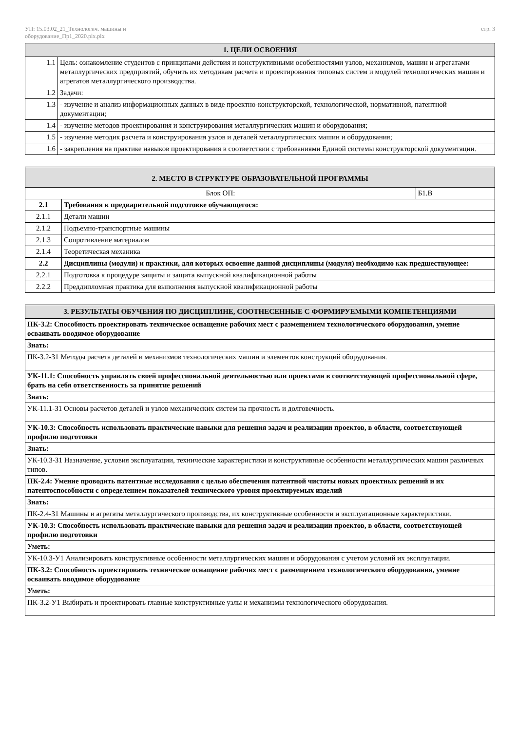УП: 15.03.02_21_Технологич. машины и
оборудование_Пр1_2020.plx.plx
стр. 3
| 1. ЦЕЛИ ОСВОЕНИЯ | |
| --- | --- |
| 1.1 | Цель: ознакомление студентов с принципами действия и конструктивными особенностями узлов, механизмов, машин и агрегатами металлургических предприятий, обучить их методикам расчета и проектирования типовых систем и модулей технологических машин и агрегатов металлургического производства. |
| 1.2 | Задачи: |
| 1.3 | - изучение и анализ информационных данных в виде проектно-конструкторской, технологической, нормативной, патентной документации; |
| 1.4 | - изучение методов проектирования и конструирования металлургических машин и оборудования; |
| 1.5 | - изучение методик расчета и конструирования узлов и деталей металлургических машин и оборудования; |
| 1.6 | - закрепления на практике навыков проектирования в соответствии с требованиями Единой системы конструкторской документации. |
| 2. МЕСТО В СТРУКТУРЕ ОБРАЗОВАТЕЛЬНОЙ ПРОГРАММЫ | | |
| --- | --- | --- |
| Блок ОП: | | Б1.В |
| 2.1 | Требования к предварительной подготовке обучающегося: | |
| 2.1.1 | Детали машин | |
| 2.1.2 | Подъемно-транспортные машины | |
| 2.1.3 | Сопротивление материалов | |
| 2.1.4 | Теоретическая механика | |
| 2.2 | Дисциплины (модули) и практики, для которых освоение данной дисциплины (модуля) необходимо как предшествующее: | |
| 2.2.1 | Подготовка к процедуре защиты и защита выпускной квалификационной работы | |
| 2.2.2 | Преддипломная практика для выполнения выпускной квалификационной работы | |
| 3. РЕЗУЛЬТАТЫ ОБУЧЕНИЯ ПО ДИСЦИПЛИНЕ, СООТНЕСЕННЫЕ С ФОРМИРУЕМЫМИ КОМПЕТЕНЦИЯМИ |
| --- |
| ПК-3.2: Способность проектировать техническое оснащение рабочих мест с размещением технологического оборудования, умение осваивать вводимое оборудование |
| Знать: |
| ПК-3.2-З1 Методы расчета деталей и механизмов технологических машин и элементов конструкций оборудования. |
| УК-11.1: Способность управлять своей профессиональной деятельностью или проектами в соответствующей профессиональной сфере, брать на себя ответственность за принятие решений |
| Знать: |
| УК-11.1-З1 Основы расчетов деталей и узлов механических систем на прочность и долговечность. |
| УК-10.3: Способность использовать практические навыки для решения задач и реализации проектов, в области, соответствующей профилю подготовки |
| Знать: |
| УК-10.3-З1 Назначение, условия эксплуатации, технические характеристики и конструктивные особенности металлургических машин различных типов. |
| ПК-2.4: Умение проводить патентные исследования с целью обеспечения патентной чистоты новых проектных решений и их патентоспособности с определением показателей технического уровня проектируемых изделий |
| Знать: |
| ПК-2.4-З1 Машины и агрегаты металлургического производства, их конструктивные особенности и эксплуатационные характеристики. |
| УК-10.3: Способность использовать практические навыки для решения задач и реализации проектов, в области, соответствующей профилю подготовки |
| Уметь: |
| УК-10.3-У1 Анализировать конструктивные особенности металлургических машин и оборудования с учетом условий их эксплуатации. |
| ПК-3.2: Способность проектировать техническое оснащение рабочих мест с размещением технологического оборудования, умение осваивать вводимое оборудование |
| Уметь: |
| ПК-3.2-У1 Выбирать и проектировать главные конструктивные узлы и механизмы технологического оборудования. |